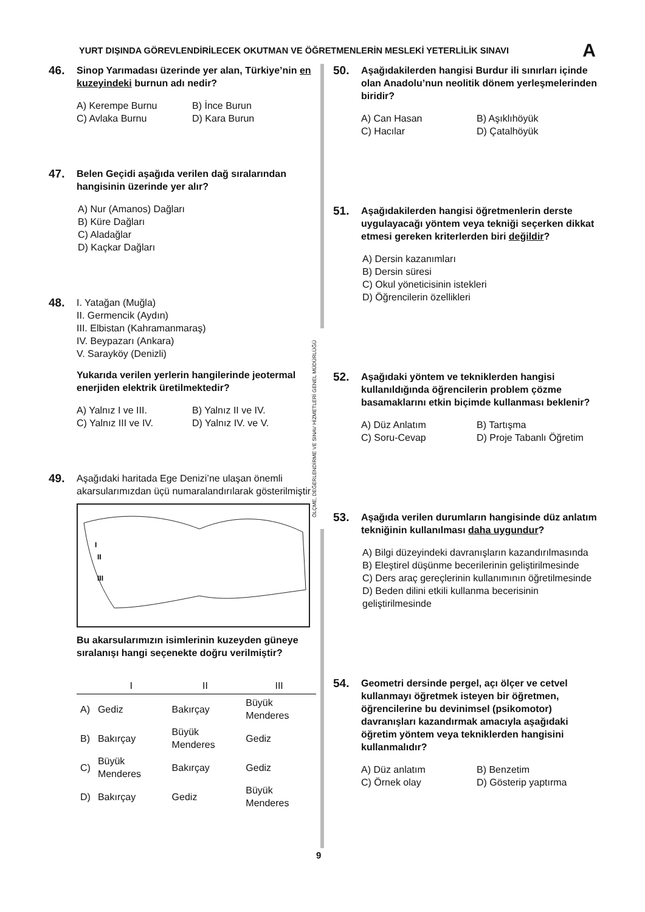YURT DIŞINDA GÖREVLENDİRİLECEK OKUTMAN VE ÖĞRETMENLERİN MESLEKİ YETERLİLİK SINAVI A
46.
Sinop Yarımadası üzerinde yer alan, Türkiye’nin en kuzeyindeki burnun adı nedir?
A) Kerempe Burnu B) İnce Burun C) Avlaka Burnu D) Kara Burun
47.
Belen Geçidi aşağıda verilen dağ sıralarından hangisinin üzerinde yer alır?
A) Nur (Amanos) Dağları
B) Küre Dağları
C) Aladağlar
D) Kaçkar Dağları
48.
I. Yatağan (Muğla)
II. Germencik (Aydın)
III. Elbistan (Kahramanmaraş)
IV. Beypazarı (Ankara)
V. Sarayköy (Denizli)
Yukarıda verilen yerlerin hangilerinde jeotermal enerjiden elektrik üretilmektedir?
A) Yalnız I ve III. B) Yalnız II ve IV. C) Yalnız III ve IV. D) Yalnız IV. ve V.
49.
Aşağıdaki haritada Ege Denizi’ne ulaşan önemli akarsularımızdan üçü numaralandırılarak gösterilmiştir.
I
II
III
Bu akarsularımızın isimlerinin kuzeyden güneye sıralanışı hangi seçenekte doğru verilmiştir?
| | I | II | III |
| --- | --- | --- | --- |
| A) | Gediz | Bakırçay | Büyük Menderes |
| B) | Bakırçay | Büyük Menderes | Gediz |
| C) | Büyük Menderes | Bakırçay | Gediz |
| D) | Bakırçay | Gediz | Büyük Menderes |
ÖLÇME, DEĞERLENDİRME VE SINAV HİZMETLERİ GENEL MÜDÜRLÜĞÜ
50.
Aşağıdakilerden hangisi Burdur ili sınırları içinde olan Anadolu’nun neolitik dönem yerleşmelerinden biridir?
A) Can Hasan B) Aşıklıhöyük C) Hacılar D) Çatalhöyük
51.
Aşağıdakilerden hangisi öğretmenlerin derste uygulayacağı yöntem veya tekniği seçerken dikkat etmesi gereken kriterlerden biri değildir?
A) Dersin kazanımları
B) Dersin süresi
C) Okul yöneticisinin istekleri
D) Öğrencilerin özellikleri
52.
Aşağıdaki yöntem ve tekniklerden hangisi kullanıldığında öğrencilerin problem çözme basamaklarını etkin biçimde kullanması beklenir?
A) Düz Anlatım B) Tartışma C) Soru-Cevap D) Proje Tabanlı Öğretim
53.
Aşağıda verilen durumların hangisinde düz anlatım tekniğinin kullanılması daha uygundur?
A) Bilgi düzeyindeki davranışların kazandırılmasında
B) Eleştirel düşünme becerilerinin geliştirilmesinde
C) Ders araç gereçlerinin kullanımının öğretilmesinde
D) Beden dilini etkili kullanma becerisinin geliştirilmesinde
54.
Geometri dersinde pergel, açı ölçer ve cetvel kullanmayı öğretmek isteyen bir öğretmen, öğrencilerine bu devinimsel (psikomotor) davranışları kazandırmak amacıyla aşağıdaki öğretim yöntem veya tekniklerden hangisini kullanmalıdır?
A) Düz anlatım B) Benzetim C) Örnek olay D) Gösterip yaptırma
9